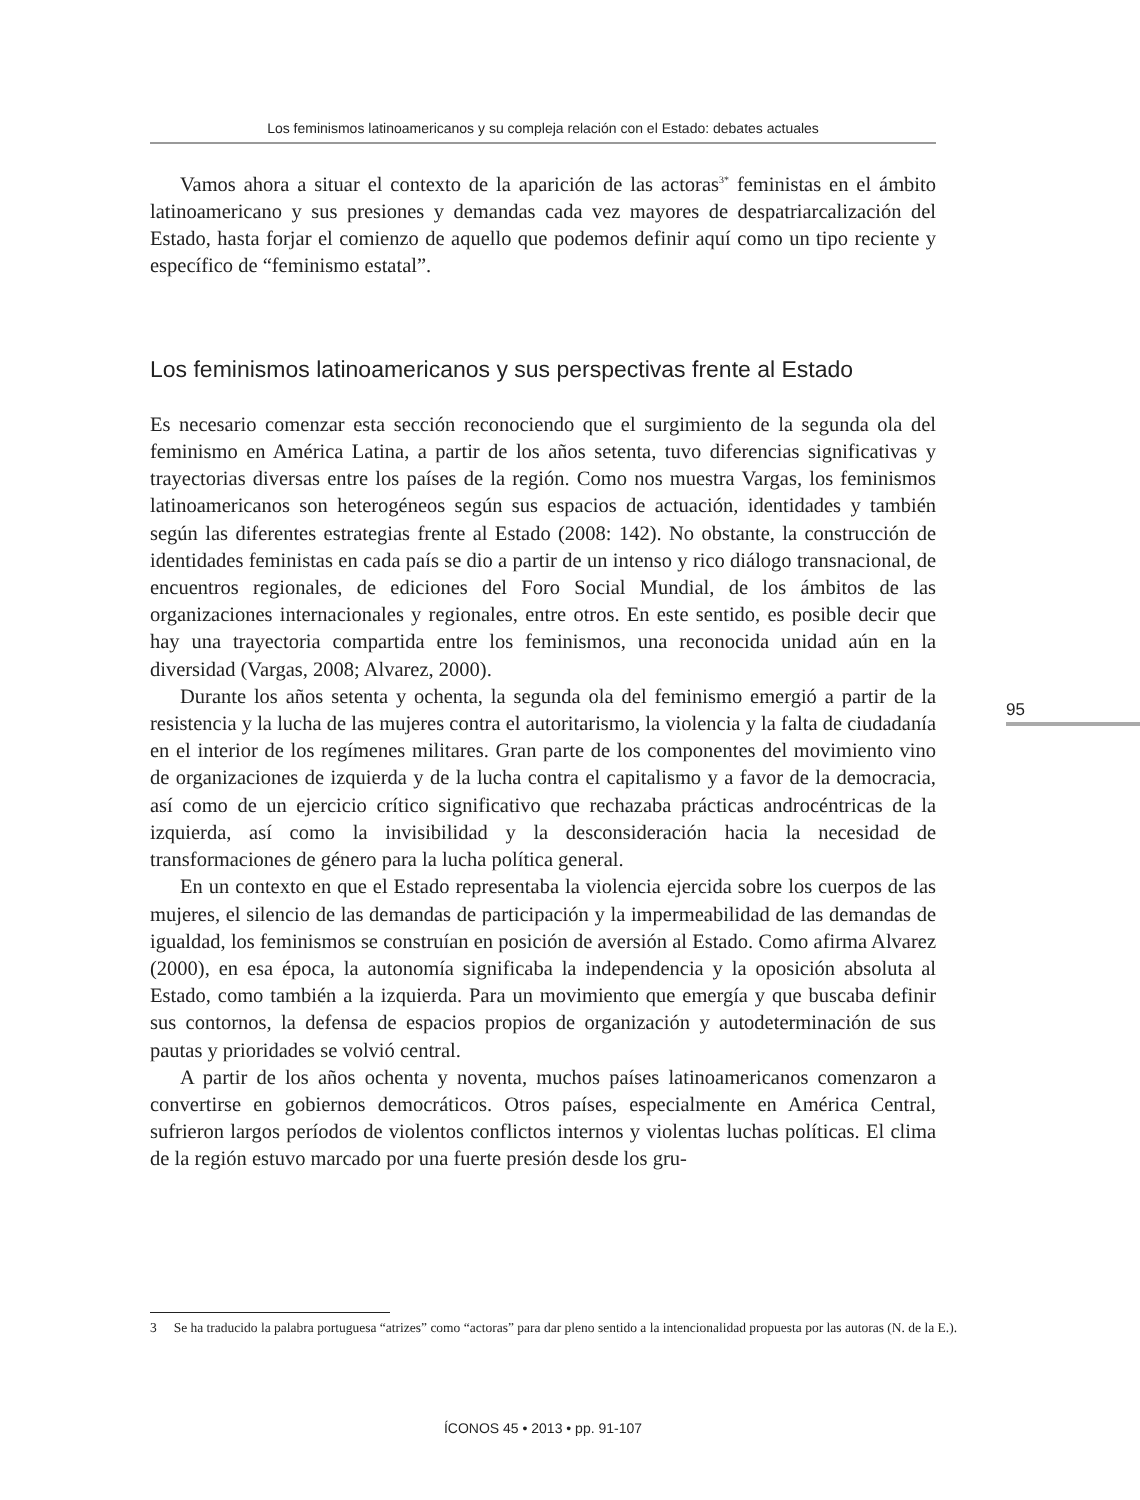Los feminismos latinoamericanos y su compleja relación con el Estado: debates actuales
Vamos ahora a situar el contexto de la aparición de las actoras<sup>3*</sup> feministas en el ámbito latinoamericano y sus presiones y demandas cada vez mayores de despatriarcalización del Estado, hasta forjar el comienzo de aquello que podemos definir aquí como un tipo reciente y específico de “feminismo estatal”.
Los feminismos latinoamericanos y sus perspectivas frente al Estado
Es necesario comenzar esta sección reconociendo que el surgimiento de la segunda ola del feminismo en América Latina, a partir de los años setenta, tuvo diferencias significativas y trayectorias diversas entre los países de la región. Como nos muestra Vargas, los feminismos latinoamericanos son heterogéneos según sus espacios de actuación, identidades y también según las diferentes estrategias frente al Estado (2008: 142). No obstante, la construcción de identidades feministas en cada país se dio a partir de un intenso y rico diálogo transnacional, de encuentros regionales, de ediciones del Foro Social Mundial, de los ámbitos de las organizaciones internacionales y regionales, entre otros. En este sentido, es posible decir que hay una trayectoria compartida entre los feminismos, una reconocida unidad aún en la diversidad (Vargas, 2008; Alvarez, 2000).
Durante los años setenta y ochenta, la segunda ola del feminismo emergió a partir de la resistencia y la lucha de las mujeres contra el autoritarismo, la violencia y la falta de ciudadanía en el interior de los regímenes militares. Gran parte de los componentes del movimiento vino de organizaciones de izquierda y de la lucha contra el capitalismo y a favor de la democracia, así como de un ejercicio crítico significativo que rechazaba prácticas androcéntricas de la izquierda, así como la invisibilidad y la desconsideración hacia la necesidad de transformaciones de género para la lucha política general.
En un contexto en que el Estado representaba la violencia ejercida sobre los cuerpos de las mujeres, el silencio de las demandas de participación y la impermeabilidad de las demandas de igualdad, los feminismos se construían en posición de aversión al Estado. Como afirma Alvarez (2000), en esa época, la autonomía significaba la independencia y la oposición absoluta al Estado, como también a la izquierda. Para un movimiento que emergía y que buscaba definir sus contornos, la defensa de espacios propios de organización y autodeterminación de sus pautas y prioridades se volvió central.
A partir de los años ochenta y noventa, muchos países latinoamericanos comenzaron a convertirse en gobiernos democráticos. Otros países, especialmente en América Central, sufrieron largos períodos de violentos conflictos internos y violentas luchas políticas. El clima de la región estuvo marcado por una fuerte presión desde los gru-
95
3 Se ha traducido la palabra portuguesa “atrizes” como “actoras” para dar pleno sentido a la intencionalidad propuesta por las autoras (N. de la E.).
ÍCONOS 45 • 2013 • pp. 91-107